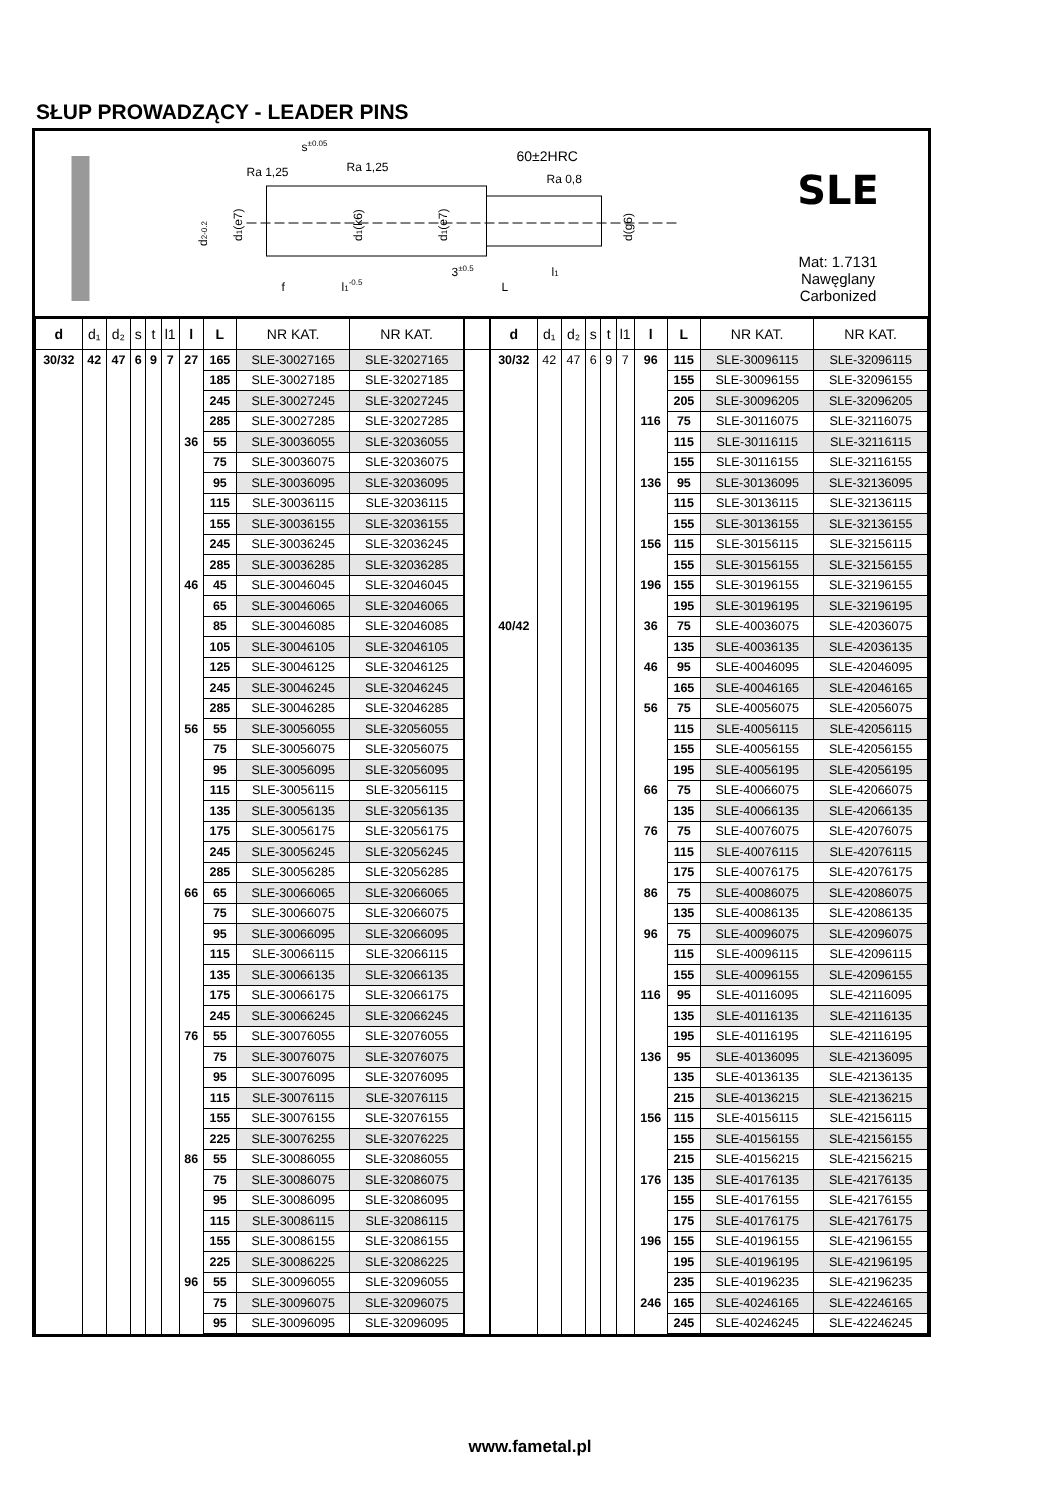SŁUP PROWADZĄCY - LEADER PINS
s±0.05
Ra 1,25
Ra 1,25
d2-0.2
d1(e7)
d1(k6)
d1(e7)
f
l1-0.5
3±0.5
60±2HRC
Ra 0,8
d(g6)
L
l1
SLE
Mat: 1.7131
Nawęglany
Carbonized
| d | d₁ | d₂ | s | t | l1 | l | L | NR KAT. | NR KAT. | | d | d₁ | d₂ | s | t | l1 | l | L | NR KAT. | NR KAT. |
| --- | --- | --- | --- | --- | --- | --- | --- | --- | --- | --- | --- | --- | --- | --- | --- | --- | --- | --- | --- | --- |
| 30/32 | 42 | 47 | 6 | 9 | 7 | 27 | 165 | SLE-30027165 | SLE-32027165 | | 30/32 | 42 | 47 | 6 | 9 | 7 | 96 | 115 | SLE-30096115 | SLE-32096115 |
| | | | | | | | 185 | SLE-30027185 | SLE-32027185 | | | | | | | | | 155 | SLE-30096155 | SLE-32096155 |
| | | | | | | | 245 | SLE-30027245 | SLE-32027245 | | | | | | | | | 205 | SLE-30096205 | SLE-32096205 |
| | | | | | | | 285 | SLE-30027285 | SLE-32027285 | | | | | | | | 116 | 75 | SLE-30116075 | SLE-32116075 |
| | | | | | | 36 | 55 | SLE-30036055 | SLE-32036055 | | | | | | | | | 115 | SLE-30116115 | SLE-32116115 |
| | | | | | | | 75 | SLE-30036075 | SLE-32036075 | | | | | | | | | 155 | SLE-30116155 | SLE-32116155 |
| | | | | | | | 95 | SLE-30036095 | SLE-32036095 | | | | | | | | 136 | 95 | SLE-30136095 | SLE-32136095 |
| | | | | | | | 115 | SLE-30036115 | SLE-32036115 | | | | | | | | | 115 | SLE-30136115 | SLE-32136115 |
| | | | | | | | 155 | SLE-30036155 | SLE-32036155 | | | | | | | | | 155 | SLE-30136155 | SLE-32136155 |
| | | | | | | | 245 | SLE-30036245 | SLE-32036245 | | | | | | | | 156 | 115 | SLE-30156115 | SLE-32156115 |
| | | | | | | | 285 | SLE-30036285 | SLE-32036285 | | | | | | | | | 155 | SLE-30156155 | SLE-32156155 |
| | | | | | | 46 | 45 | SLE-30046045 | SLE-32046045 | | | | | | | | 196 | 155 | SLE-30196155 | SLE-32196155 |
| | | | | | | | 65 | SLE-30046065 | SLE-32046065 | | | | | | | | | 195 | SLE-30196195 | SLE-32196195 |
| | | | | | | | 85 | SLE-30046085 | SLE-32046085 | | 40/42 | | | | | | 36 | 75 | SLE-40036075 | SLE-42036075 |
| | | | | | | | 105 | SLE-30046105 | SLE-32046105 | | | | | | | | | 135 | SLE-40036135 | SLE-42036135 |
| | | | | | | | 125 | SLE-30046125 | SLE-32046125 | | | | | | | | 46 | 95 | SLE-40046095 | SLE-42046095 |
| | | | | | | | 245 | SLE-30046245 | SLE-32046245 | | | | | | | | | 165 | SLE-40046165 | SLE-42046165 |
| | | | | | | | 285 | SLE-30046285 | SLE-32046285 | | | | | | | | 56 | 75 | SLE-40056075 | SLE-42056075 |
| | | | | | | 56 | 55 | SLE-30056055 | SLE-32056055 | | | | | | | | | 115 | SLE-40056115 | SLE-42056115 |
| | | | | | | | 75 | SLE-30056075 | SLE-32056075 | | | | | | | | | 155 | SLE-40056155 | SLE-42056155 |
| | | | | | | | 95 | SLE-30056095 | SLE-32056095 | | | | | | | | | 195 | SLE-40056195 | SLE-42056195 |
| | | | | | | | 115 | SLE-30056115 | SLE-32056115 | | | | | | | | 66 | 75 | SLE-40066075 | SLE-42066075 |
| | | | | | | | 135 | SLE-30056135 | SLE-32056135 | | | | | | | | | 135 | SLE-40066135 | SLE-42066135 |
| | | | | | | | 175 | SLE-30056175 | SLE-32056175 | | | | | | | | 76 | 75 | SLE-40076075 | SLE-42076075 |
| | | | | | | | 245 | SLE-30056245 | SLE-32056245 | | | | | | | | | 115 | SLE-40076115 | SLE-42076115 |
| | | | | | | | 285 | SLE-30056285 | SLE-32056285 | | | | | | | | | 175 | SLE-40076175 | SLE-42076175 |
| | | | | | | 66 | 65 | SLE-30066065 | SLE-32066065 | | | | | | | | 86 | 75 | SLE-40086075 | SLE-42086075 |
| | | | | | | | 75 | SLE-30066075 | SLE-32066075 | | | | | | | | | 135 | SLE-40086135 | SLE-42086135 |
| | | | | | | | 95 | SLE-30066095 | SLE-32066095 | | | | | | | | 96 | 75 | SLE-40096075 | SLE-42096075 |
| | | | | | | | 115 | SLE-30066115 | SLE-32066115 | | | | | | | | | 115 | SLE-40096115 | SLE-42096115 |
| | | | | | | | 135 | SLE-30066135 | SLE-32066135 | | | | | | | | | 155 | SLE-40096155 | SLE-42096155 |
| | | | | | | | 175 | SLE-30066175 | SLE-32066175 | | | | | | | | 116 | 95 | SLE-40116095 | SLE-42116095 |
| | | | | | | | 245 | SLE-30066245 | SLE-32066245 | | | | | | | | | 135 | SLE-40116135 | SLE-42116135 |
| | | | | | | 76 | 55 | SLE-30076055 | SLE-32076055 | | | | | | | | | 195 | SLE-40116195 | SLE-42116195 |
| | | | | | | | 75 | SLE-30076075 | SLE-32076075 | | | | | | | | 136 | 95 | SLE-40136095 | SLE-42136095 |
| | | | | | | | 95 | SLE-30076095 | SLE-32076095 | | | | | | | | | 135 | SLE-40136135 | SLE-42136135 |
| | | | | | | | 115 | SLE-30076115 | SLE-32076115 | | | | | | | | | 215 | SLE-40136215 | SLE-42136215 |
| | | | | | | | 155 | SLE-30076155 | SLE-32076155 | | | | | | | | 156 | 115 | SLE-40156115 | SLE-42156115 |
| | | | | | | | 225 | SLE-30076255 | SLE-32076225 | | | | | | | | | 155 | SLE-40156155 | SLE-42156155 |
| | | | | | | 86 | 55 | SLE-30086055 | SLE-32086055 | | | | | | | | | 215 | SLE-40156215 | SLE-42156215 |
| | | | | | | | 75 | SLE-30086075 | SLE-32086075 | | | | | | | | 176 | 135 | SLE-40176135 | SLE-42176135 |
| | | | | | | | 95 | SLE-30086095 | SLE-32086095 | | | | | | | | | 155 | SLE-40176155 | SLE-42176155 |
| | | | | | | | 115 | SLE-30086115 | SLE-32086115 | | | | | | | | | 175 | SLE-40176175 | SLE-42176175 |
| | | | | | | | 155 | SLE-30086155 | SLE-32086155 | | | | | | | | 196 | 155 | SLE-40196155 | SLE-42196155 |
| | | | | | | | 225 | SLE-30086225 | SLE-32086225 | | | | | | | | | 195 | SLE-40196195 | SLE-42196195 |
| | | | | | | 96 | 55 | SLE-30096055 | SLE-32096055 | | | | | | | | | 235 | SLE-40196235 | SLE-42196235 |
| | | | | | | | 75 | SLE-30096075 | SLE-32096075 | | | | | | | | 246 | 165 | SLE-40246165 | SLE-42246165 |
| | | | | | | | 95 | SLE-30096095 | SLE-32096095 | | | | | | | | | 245 | SLE-40246245 | SLE-42246245 |
www.fametal.pl